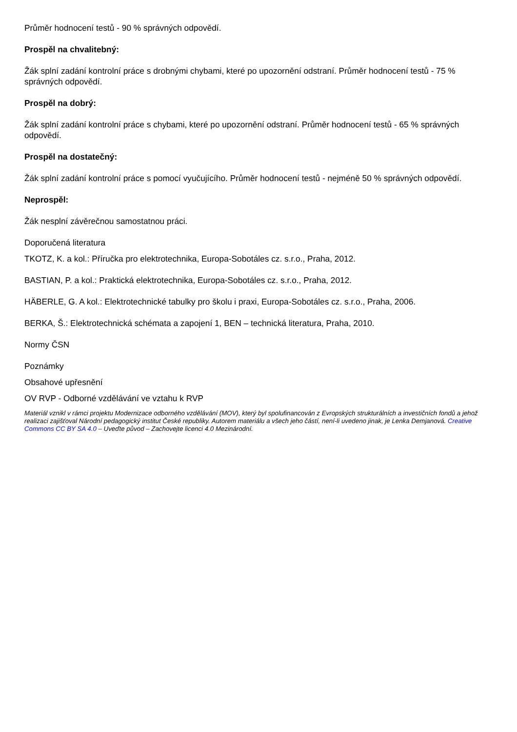Průměr hodnocení testů - 90 % správných odpovědí.
Prospěl na chvalitebný:
Žák splní zadání kontrolní práce s drobnými chybami, které po upozornění odstraní. Průměr hodnocení testů - 75 % správných odpovědí.
Prospěl na dobrý:
Žák splní zadání kontrolní práce s chybami, které po upozornění odstraní. Průměr hodnocení testů - 65 % správných odpovědí.
Prospěl na dostatečný:
Žák splní zadání kontrolní práce s pomocí vyučujícího. Průměr hodnocení testů - nejméně 50 % správných odpovědí.
Neprospěl:
Žák nesplní závěrečnou samostatnou práci.
Doporučená literatura
TKOTZ, K. a kol.: Příručka pro elektrotechnika, Europa-Sobotáles cz. s.r.o., Praha, 2012.
BASTIAN, P. a kol.: Praktická elektrotechnika, Europa-Sobotáles cz. s.r.o., Praha, 2012.
HÄBERLE, G. A kol.: Elektrotechnické tabulky pro školu i praxi, Europa-Sobotáles cz. s.r.o., Praha, 2006.
BERKA, Š.: Elektrotechnická schémata a zapojení 1, BEN – technická literatura, Praha, 2010.
Normy ČSN
Poznámky
Obsahové upřesnění
OV RVP - Odborné vzdělávání ve vztahu k RVP
Materiál vznikl v rámci projektu Modernizace odborného vzdělávání (MOV), který byl spolufinancován z Evropských strukturálních a investičních fondů a jehož realizaci zajišťoval Národní pedagogický institut České republiky. Autorem materiálu a všech jeho částí, není-li uvedeno jinak, je Lenka Demjanová. Creative Commons CC BY SA 4.0 – Uveďte původ – Zachovejte licenci 4.0 Mezinárodní.